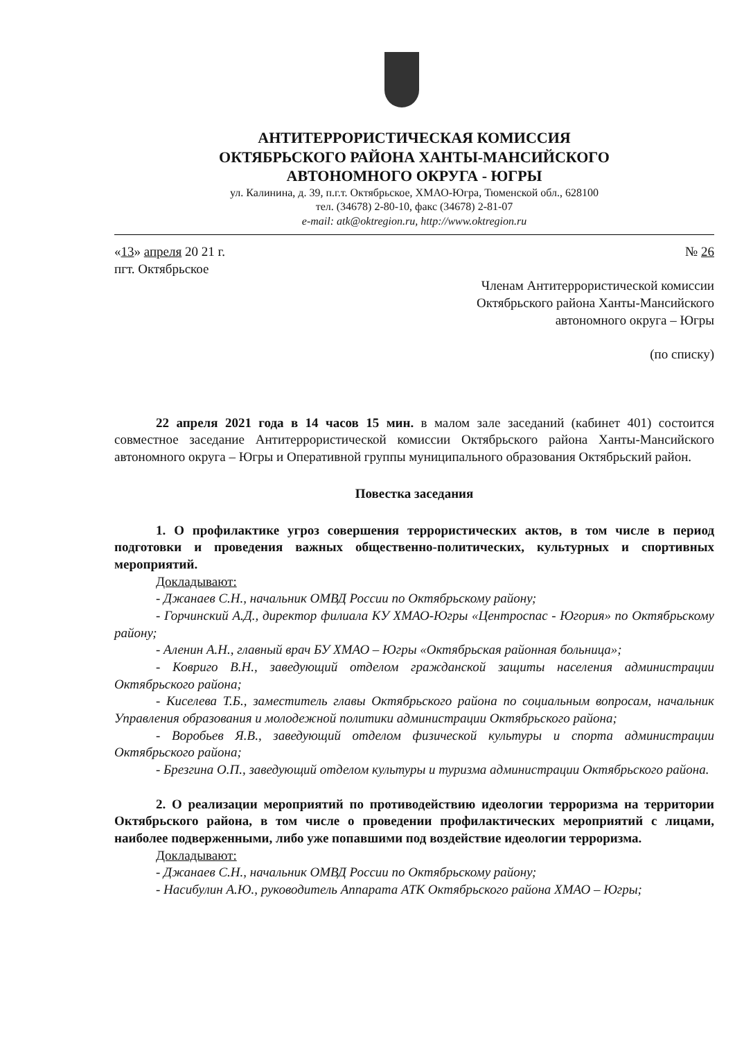АНТИТЕРРОРИСТИЧЕСКАЯ КОМИССИЯ
ОКТЯБРЬСКОГО РАЙОНА ХАНТЫ-МАНСИЙСКОГО
АВТОНОМНОГО ОКРУГА - ЮГРЫ
ул. Калинина, д. 39, п.г.т. Октябрьское, ХМАО-Югра, Тюменской обл., 628100
тел. (34678) 2-80-10, факс (34678) 2-81-07
e-mail: atk@oktregion.ru, http://www.oktregion.ru
«13» апреля 20 21 г.
пгт. Октябрьское
№ 26
Членам Антитеррористической комиссии
Октябрьского района Ханты-Мансийского
автономного округа – Югры
(по списку)
22 апреля 2021 года в 14 часов 15 мин. в малом зале заседаний (кабинет 401) состоится совместное заседание Антитеррористической комиссии Октябрьского района Ханты-Мансийского автономного округа – Югры и Оперативной группы муниципального образования Октябрьский район.
Повестка заседания
1. О профилактике угроз совершения террористических актов, в том числе в период подготовки и проведения важных общественно-политических, культурных и спортивных мероприятий.
Докладывают:
- Джанаев С.Н., начальник ОМВД России по Октябрьскому району;
- Горчинский А.Д., директор филиала КУ ХМАО-Югры «Центроспас - Югория» по Октябрьскому району;
- Аленин А.Н., главный врач БУ ХМАО – Югры «Октябрьская районная больница»;
- Ковриго В.Н., заведующий отделом гражданской защиты населения администрации Октябрьского района;
- Киселева Т.Б., заместитель главы Октябрьского района по социальным вопросам, начальник Управления образования и молодежной политики администрации Октябрьского района;
- Воробьев Я.В., заведующий отделом физической культуры и спорта администрации Октябрьского района;
- Брезгина О.П., заведующий отделом культуры и туризма администрации Октябрьского района.
2. О реализации мероприятий по противодействию идеологии терроризма на территории Октябрьского района, в том числе о проведении профилактических мероприятий с лицами, наиболее подверженными, либо уже попавшими под воздействие идеологии терроризма.
Докладывают:
- Джанаев С.Н., начальник ОМВД России по Октябрьскому району;
- Насибулин А.Ю., руководитель Аппарата АТК Октябрьского района ХМАО – Югры;